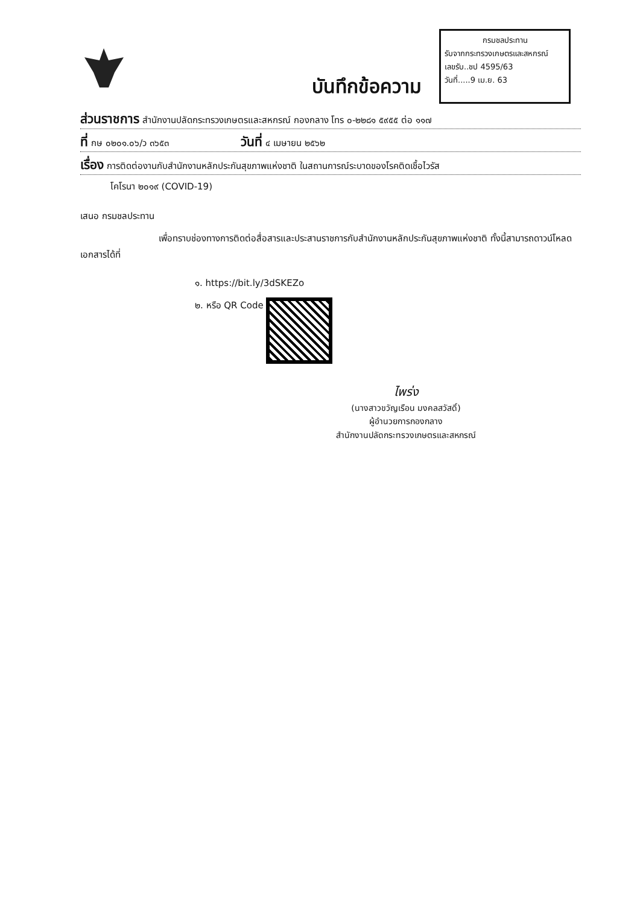กรมชลประทาน
รับจากกระทรวงเกษตรและสหกรณ์
เลขรับ..ชป 4595/63
วันที่.....9 เม.ย. 63
บันทึกข้อความ
ส่วนราชการ สำนักงานปลัดกระทรวงเกษตรและสหกรณ์ กองกลาง โทร ๐-๒๒๘๑ ๕๙๕๕ ต่อ ๑๑๗
ที่ กษ ๐๒๐๑.๐๖/ว ๓๖๕๓ วันที่ ๔ เมษายน ๒๕๖๒
เรื่อง การติดต่องานกับสำนักงานหลักประกันสุขภาพแห่งชาติ ในสถานการณ์ระบาดของโรคติดเชื้อไวรัส
โคโรนา ๒๐๑๙ (COVID-19)
เสนอ กรมชลประทาน
เพื่อทราบช่องทางการติดต่อสื่อสารและประสานราชการกับสำนักงานหลักประกันสุขภาพแห่งชาติ ทั้งนี้สามารถดาวน์โหลดเอกสารได้ที่
๑. https://bit.ly/3dSKEZo
๒. หรือ QR Code
ไพร่ง
(นางสาวขวัญเรือน มงคลสวัสดิ์)
ผู้อำนวยการกองกลาง
สำนักงานปลัดกระทรวงเกษตรและสหกรณ์